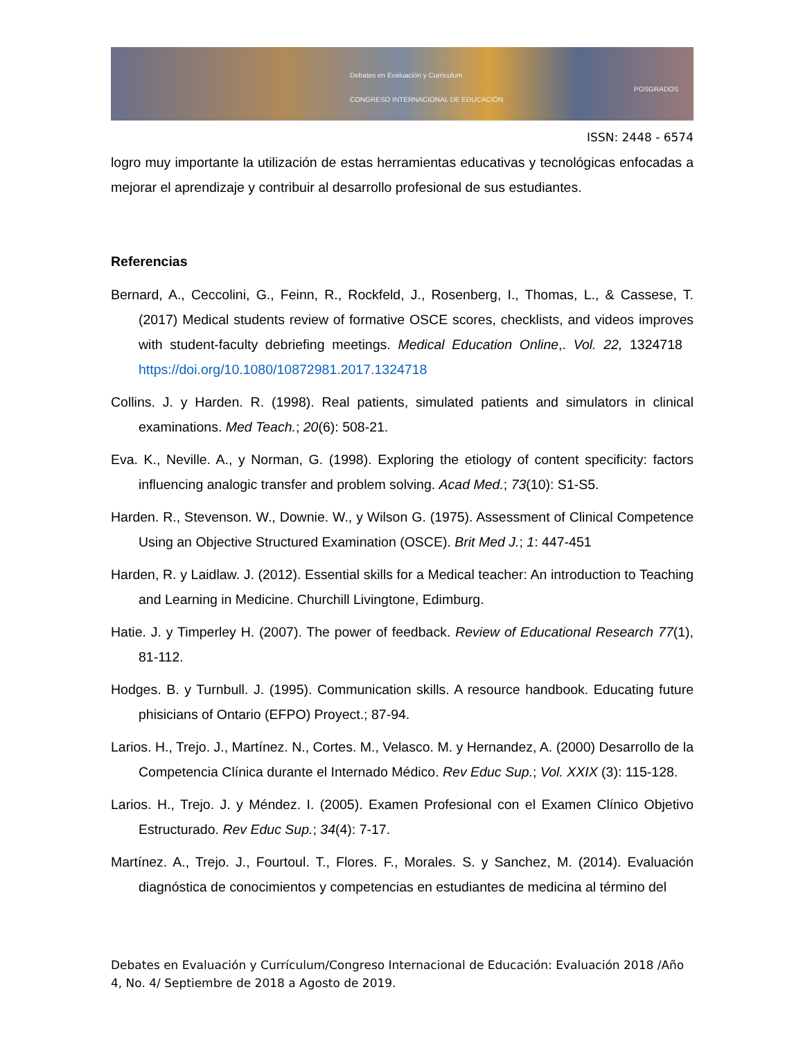Debates en Evaluación y Currículum
CONGRESO INTERNACIONAL DE EDUCACIÓN
POSGRADOS
ISSN: 2448 - 6574
logro muy importante la utilización de estas herramientas educativas y tecnológicas enfocadas a mejorar el aprendizaje y contribuir al desarrollo profesional de sus estudiantes.
Referencias
Bernard, A., Ceccolini, G., Feinn, R., Rockfeld, J., Rosenberg, I., Thomas, L., & Cassese, T. (2017) Medical students review of formative OSCE scores, checklists, and videos improves with student-faculty debriefing meetings. Medical Education Online,. Vol. 22, 1324718 https://doi.org/10.1080/10872981.2017.1324718
Collins. J. y Harden. R. (1998). Real patients, simulated patients and simulators in clinical examinations. Med Teach.; 20(6): 508-21.
Eva. K., Neville. A., y Norman, G. (1998). Exploring the etiology of content specificity: factors influencing analogic transfer and problem solving. Acad Med.; 73(10): S1-S5.
Harden. R., Stevenson. W., Downie. W., y Wilson G. (1975). Assessment of Clinical Competence Using an Objective Structured Examination (OSCE). Brit Med J.; 1: 447-451
Harden, R. y Laidlaw. J. (2012). Essential skills for a Medical teacher: An introduction to Teaching and Learning in Medicine. Churchill Livingtone, Edimburg.
Hatie. J. y Timperley H. (2007). The power of feedback. Review of Educational Research 77(1), 81-112.
Hodges. B. y Turnbull. J. (1995). Communication skills. A resource handbook. Educating future phisicians of Ontario (EFPO) Proyect.; 87-94.
Larios. H., Trejo. J., Martínez. N., Cortes. M., Velasco. M. y Hernandez, A. (2000) Desarrollo de la Competencia Clínica durante el Internado Médico. Rev Educ Sup.; Vol. XXIX (3): 115-128.
Larios. H., Trejo. J. y Méndez. I. (2005). Examen Profesional con el Examen Clínico Objetivo Estructurado. Rev Educ Sup.; 34(4): 7-17.
Martínez. A., Trejo. J., Fourtoul. T., Flores. F., Morales. S. y Sanchez, M. (2014). Evaluación diagnóstica de conocimientos y competencias en estudiantes de medicina al término del
Debates en Evaluación y Currículum/Congreso Internacional de Educación: Evaluación 2018 /Año 4, No. 4/ Septiembre de 2018 a Agosto de 2019.